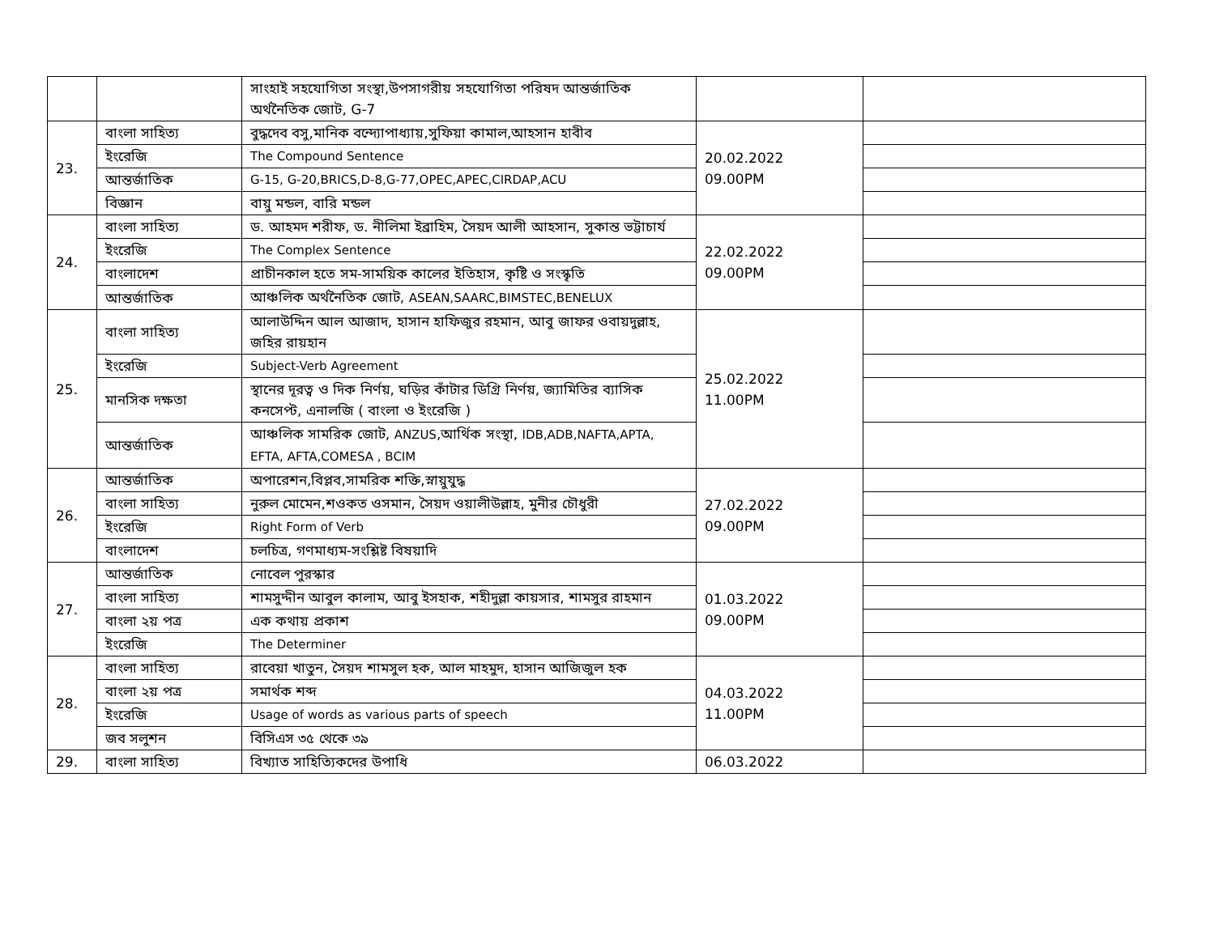| | | সাংহাই সহযোগিতা সংস্থা,উপসাগরীয় সহযোগিতা পরিষদ আন্তর্জাতিক অর্থনৈতিক জোট, G-7 | | |
| 23. | বাংলা সাহিত্য | বুদ্ধদেব বসু,মানিক বন্দ্যোপাধ্যায়,সুফিয়া কামাল,আহসান হাবীব | 20.02.2022 09.00PM | |
| | ইংরেজি | The Compound Sentence | | |
| | আন্তর্জাতিক | G-15, G-20,BRICS,D-8,G-77,OPEC,APEC,CIRDAP,ACU | | |
| | বিজ্ঞান | বায়ু মন্ডল, বারি মন্ডল | | |
| 24. | বাংলা সাহিত্য | ড. আহমদ শরীফ, ড. নীলিমা ইব্রাহিম, সৈয়দ আলী আহসান, সুকান্ত ভট্টাচার্য | 22.02.2022 09.00PM | |
| | ইংরেজি | The Complex Sentence | | |
| | বাংলাদেশ | প্রাচীনকাল হতে সম-সাময়িক কালের ইতিহাস, কৃষ্টি ও সংস্কৃতি | | |
| | আন্তর্জাতিক | আঞ্চলিক অর্থনৈতিক জোট, ASEAN,SAARC,BIMSTEC,BENELUX | | |
| 25. | বাংলা সাহিত্য | আলাউদ্দিন আল আজাদ, হাসান হাফিজুর রহমান, আবু জাফর ওবায়দুল্লাহ, জহির রায়হান | 25.02.2022 11.00PM | |
| | ইংরেজি | Subject-Verb Agreement | | |
| | মানসিক দক্ষতা | স্থানের দূরত্ব ও দিক নির্ণয়, ঘড়ির কাঁটার ডিগ্রি নির্ণয়, জ্যামিতির ব্যাসিক কনসেপ্ট, এনালজি ( বাংলা ও ইংরেজি ) | | |
| | আন্তর্জাতিক | আঞ্চলিক সামরিক জোট, ANZUS ,আর্থিক সংস্থা, IDB,ADB,NAFTA,APTA, EFTA, AFTA,COMESA , BCIM | | |
| 26. | আন্তর্জাতিক | অপারেশন,বিপ্লব,সামরিক শক্তি,স্নায়ুযুদ্ধ | 27.02.2022 09.00PM | |
| | বাংলা সাহিত্য | নুরুল মোমেন,শওকত ওসমান, সৈয়দ ওয়ালীউল্লাহ, মুনীর চৌধুরী | | |
| | ইংরেজি | Right Form of Verb | | |
| | বাংলাদেশ | চলচিত্র, গণমাধ্যম-সংশ্লিষ্ট বিষয়াদি | | |
| 27. | আন্তর্জাতিক | নোবেল পুরস্কার | 01.03.2022 09.00PM | |
| | বাংলা সাহিত্য | শামসুদ্দীন আবুল কালাম, আবু ইসহাক, শহীদুল্লা কায়সার, শামসুর রাহমান | | |
| | বাংলা ২য় পত্র | এক কথায় প্রকাশ | | |
| | ইংরেজি | The Determiner | | |
| 28. | বাংলা সাহিত্য | রাবেয়া খাতুন, সৈয়দ শামসুল হক, আল মাহমুদ, হাসান আজিজুল হক | 04.03.2022 11.00PM | |
| | বাংলা ২য় পত্র | সমার্থক শব্দ | | |
| | ইংরেজি | Usage of words as various parts of speech | | |
| | জব সলুশন | বিসিএস ৩৫ থেকে ৩৯ | | |
| 29. | বাংলা সাহিত্য | বিখ্যাত সাহিত্যিকদের উপাধি | 06.03.2022 | |